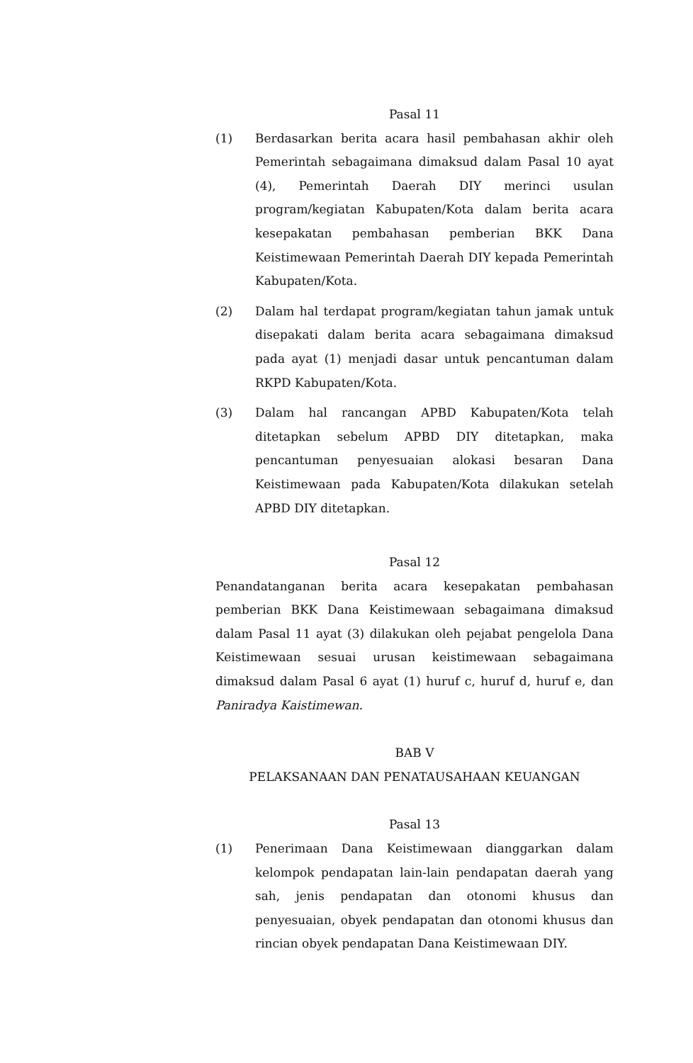Pasal 11
(1) Berdasarkan berita acara hasil pembahasan akhir oleh Pemerintah sebagaimana dimaksud dalam Pasal 10 ayat (4), Pemerintah Daerah DIY merinci usulan program/kegiatan Kabupaten/Kota dalam berita acara kesepakatan pembahasan pemberian BKK Dana Keistimewaan Pemerintah Daerah DIY kepada Pemerintah Kabupaten/Kota.
(2) Dalam hal terdapat program/kegiatan tahun jamak untuk disepakati dalam berita acara sebagaimana dimaksud pada ayat (1) menjadi dasar untuk pencantuman dalam RKPD Kabupaten/Kota.
(3) Dalam hal rancangan APBD Kabupaten/Kota telah ditetapkan sebelum APBD DIY ditetapkan, maka pencantuman penyesuaian alokasi besaran Dana Keistimewaan pada Kabupaten/Kota dilakukan setelah APBD DIY ditetapkan.
Pasal 12
Penandatanganan berita acara kesepakatan pembahasan pemberian BKK Dana Keistimewaan sebagaimana dimaksud dalam Pasal 11 ayat (3) dilakukan oleh pejabat pengelola Dana Keistimewaan sesuai urusan keistimewaan sebagaimana dimaksud dalam Pasal 6 ayat (1) huruf c, huruf d, huruf e, dan Paniradya Kaistimewan.
BAB V
PELAKSANAAN DAN PENATAUSAHAAN KEUANGAN
Pasal 13
(1) Penerimaan Dana Keistimewaan dianggarkan dalam kelompok pendapatan lain-lain pendapatan daerah yang sah, jenis pendapatan dan otonomi khusus dan penyesuaian, obyek pendapatan dan otonomi khusus dan rincian obyek pendapatan Dana Keistimewaan DIY.